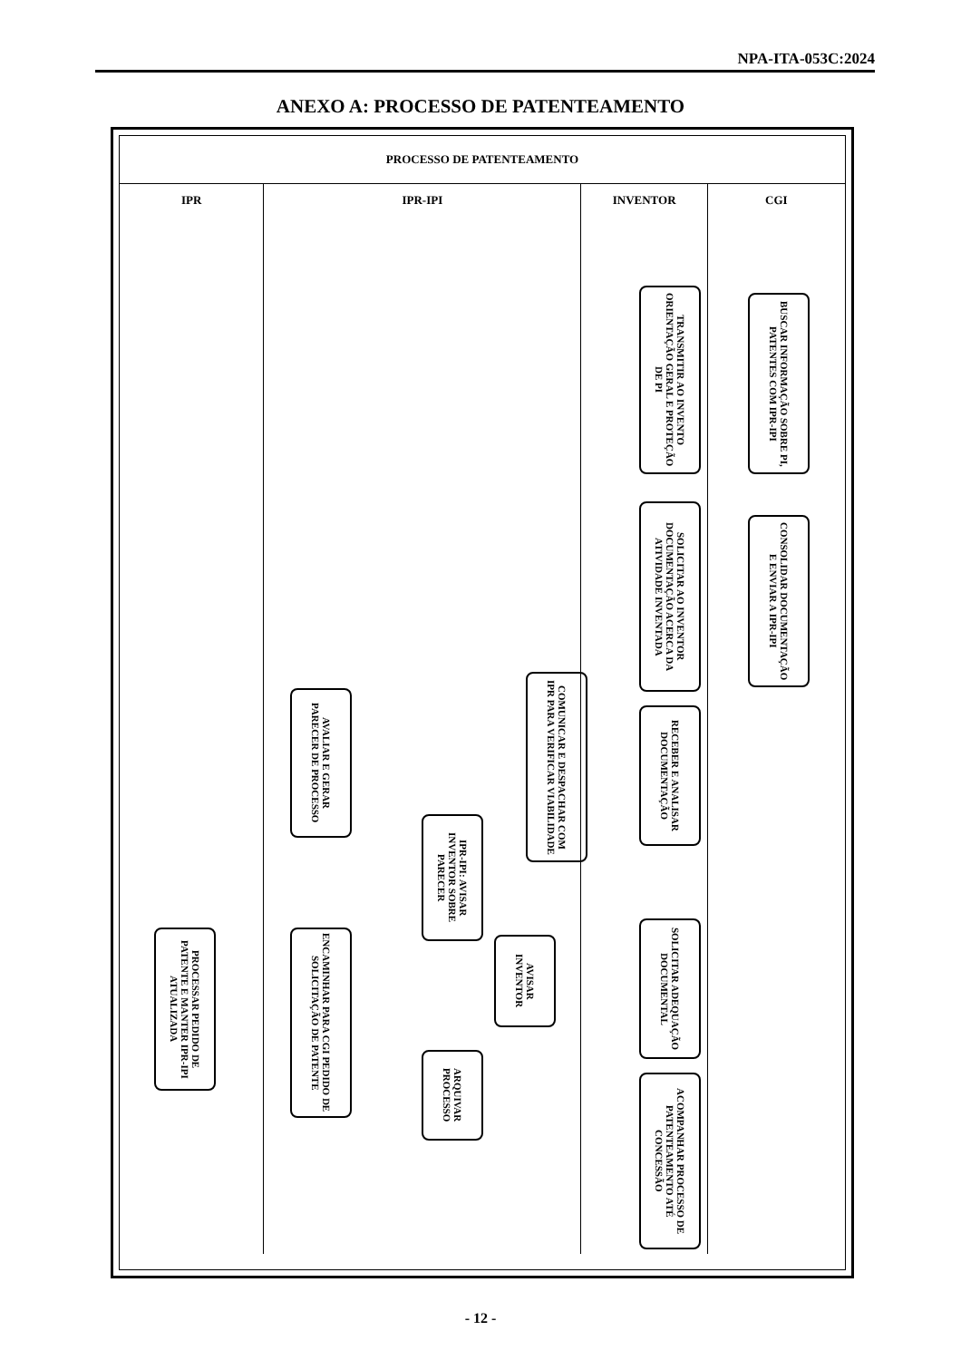NPA-ITA-053C:2024
ANEXO A: PROCESSO DE PATENTEAMENTO
PROCESSO DE PATENTEAMENTO
IPR IPR-IPI INVENTOR CGI
BUSCAR INFORMAÇÃO SOBRE PI, PATENTES COM IPR-IPI
TRANSMITIR AO INVENTO ORIENTAÇÃO GERAL E PROTEÇÃO DE PI
SOLICITAR AO INVENTOR DOCUMENTAÇÃO ACERCA DA ATIVIDADE INVENTADA
CONSOLIDAR DOCUMENTAÇÃO E ENVIAR A IPR-IPI
COMUNICAR E DESPACHAR COM IPR PARA VERIFICAR VIABILIDADE
RECEBER E ANALISAR DOCUMENTAÇÃO
AVALIAR E GERAR PARECER DE PROCESSO
IPR-IPI: AVISAR INVENTOR SOBRE PARECER
SOLICITAR ADEQUAÇÃO DOCUMENTAL
AVISAR INVENTOR
ENCAMINHAR PARA CGI PEDIDO DE SOLICITAÇÃO DE PATENTE
PROCESSAR PEDIDO DE PATENTE E MANTER IPR-IPI ATUALIZADA
ARQUIVAR PROCESSO
ACOMPANHAR PROCESSO DE PATENTEAMENTO ATÉ CONCESSÃO
- 12 -